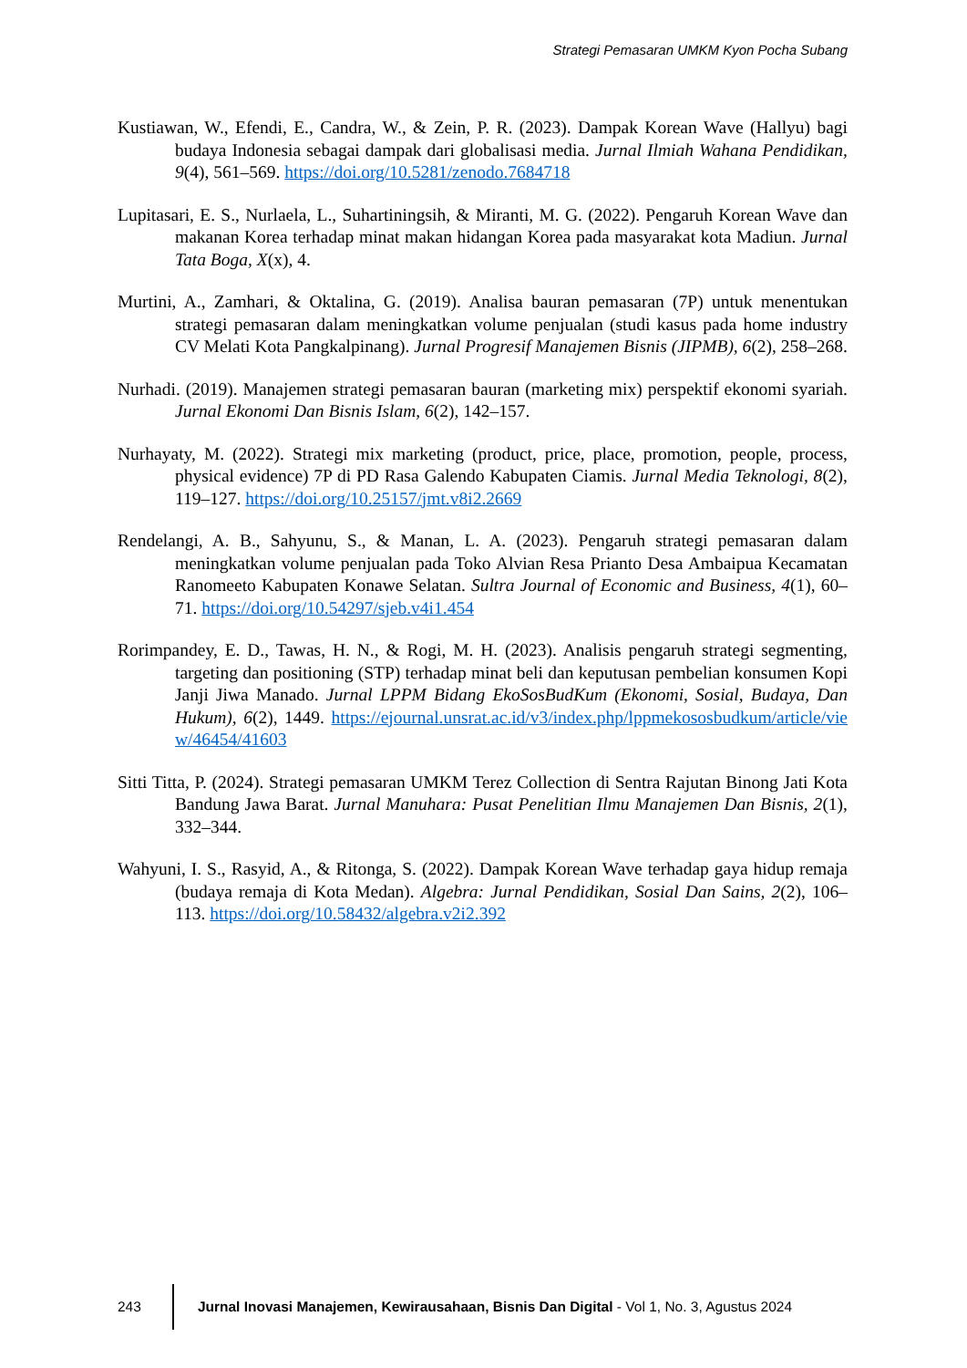Strategi Pemasaran UMKM Kyon Pocha Subang
Kustiawan, W., Efendi, E., Candra, W., & Zein, P. R. (2023). Dampak Korean Wave (Hallyu) bagi budaya Indonesia sebagai dampak dari globalisasi media. Jurnal Ilmiah Wahana Pendidikan, 9(4), 561–569. https://doi.org/10.5281/zenodo.7684718
Lupitasari, E. S., Nurlaela, L., Suhartiningsih, & Miranti, M. G. (2022). Pengaruh Korean Wave dan makanan Korea terhadap minat makan hidangan Korea pada masyarakat kota Madiun. Jurnal Tata Boga, X(x), 4.
Murtini, A., Zamhari, & Oktalina, G. (2019). Analisa bauran pemasaran (7P) untuk menentukan strategi pemasaran dalam meningkatkan volume penjualan (studi kasus pada home industry CV Melati Kota Pangkalpinang). Jurnal Progresif Manajemen Bisnis (JIPMB), 6(2), 258–268.
Nurhadi. (2019). Manajemen strategi pemasaran bauran (marketing mix) perspektif ekonomi syariah. Jurnal Ekonomi Dan Bisnis Islam, 6(2), 142–157.
Nurhayaty, M. (2022). Strategi mix marketing (product, price, place, promotion, people, process, physical evidence) 7P di PD Rasa Galendo Kabupaten Ciamis. Jurnal Media Teknologi, 8(2), 119–127. https://doi.org/10.25157/jmt.v8i2.2669
Rendelangi, A. B., Sahyunu, S., & Manan, L. A. (2023). Pengaruh strategi pemasaran dalam meningkatkan volume penjualan pada Toko Alvian Resa Prianto Desa Ambaipua Kecamatan Ranomeeto Kabupaten Konawe Selatan. Sultra Journal of Economic and Business, 4(1), 60–71. https://doi.org/10.54297/sjeb.v4i1.454
Rorimpandey, E. D., Tawas, H. N., & Rogi, M. H. (2023). Analisis pengaruh strategi segmenting, targeting dan positioning (STP) terhadap minat beli dan keputusan pembelian konsumen Kopi Janji Jiwa Manado. Jurnal LPPM Bidang EkoSosBudKum (Ekonomi, Sosial, Budaya, Dan Hukum), 6(2), 1449. https://ejournal.unsrat.ac.id/v3/index.php/lppmekososbudkum/article/view/46454/41603
Sitti Titta, P. (2024). Strategi pemasaran UMKM Terez Collection di Sentra Rajutan Binong Jati Kota Bandung Jawa Barat. Jurnal Manuhara: Pusat Penelitian Ilmu Manajemen Dan Bisnis, 2(1), 332–344.
Wahyuni, I. S., Rasyid, A., & Ritonga, S. (2022). Dampak Korean Wave terhadap gaya hidup remaja (budaya remaja di Kota Medan). Algebra: Jurnal Pendidikan, Sosial Dan Sains, 2(2), 106–113. https://doi.org/10.58432/algebra.v2i2.392
243
Jurnal Inovasi Manajemen, Kewirausahaan, Bisnis Dan Digital - Vol 1, No. 3, Agustus 2024